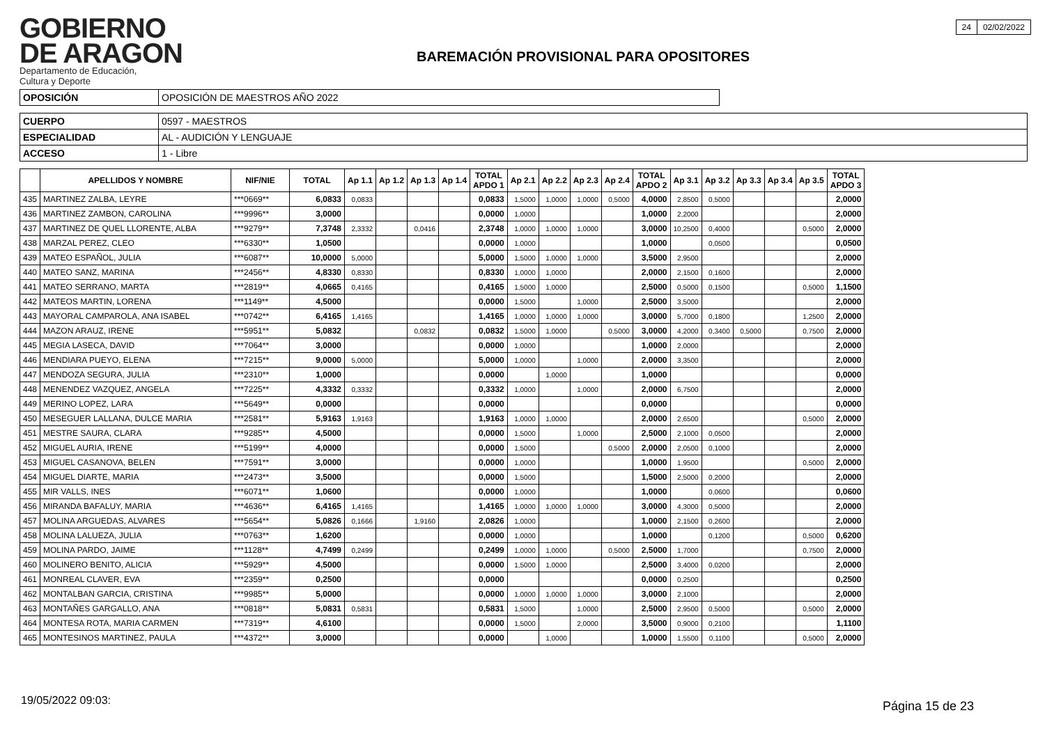GOBIERNO
DE ARAGON
Departamento de Educación,
Cultura y Deporte
BAREMACIÓN PROVISIONAL PARA OPOSITORES
| 24 | 02/02/2022 |
| OPOSICIÓN | OPOSICIÓN DE MAESTROS AÑO 2022 |
| CUERPO | 0597 - MAESTROS |
| ESPECIALIDAD | AL - AUDICIÓN Y LENGUAJE |
| ACCESO | 1 - Libre |
| | APELLIDOS Y NOMBRE | NIF/NIE | TOTAL | Ap 1.1 | Ap 1.2 | Ap 1.3 | Ap 1.4 | TOTAL APDO 1 | Ap 2.1 | Ap 2.2 | Ap 2.3 | Ap 2.4 | TOTAL APDO 2 | Ap 3.1 | Ap 3.2 | Ap 3.3 | Ap 3.4 | Ap 3.5 | TOTAL APDO 3 |
| --- | --- | --- | --- | --- | --- | --- | --- | --- | --- | --- | --- | --- | --- | --- | --- | --- | --- | --- | --- |
| 435 | MARTINEZ ZALBA, LEYRE | ***0669** | 6,0833 | 0,0833 | | | | 0,0833 | 1,5000 | 1,0000 | 1,0000 | 0,5000 | 4,0000 | 2,8500 | 0,5000 | | | | 2,0000 |
| 436 | MARTINEZ ZAMBON, CAROLINA | ***9996** | 3,0000 | | | | | 0,0000 | 1,0000 | | | | 1,0000 | 2,2000 | | | | | 2,0000 |
| 437 | MARTINEZ DE QUEL LLORENTE, ALBA | ***9279** | 7,3748 | 2,3332 | | 0,0416 | | 2,3748 | 1,0000 | 1,0000 | 1,0000 | | 3,0000 | 10,2500 | 0,4000 | | | 0,5000 | 2,0000 |
| 438 | MARZAL PEREZ, CLEO | ***6330** | 1,0500 | | | | | 0,0000 | 1,0000 | | | | 1,0000 | | 0,0500 | | | | 0,0500 |
| 439 | MATEO ESPAÑOL, JULIA | ***6087** | 10,0000 | 5,0000 | | | | 5,0000 | 1,5000 | 1,0000 | 1,0000 | | 3,5000 | 2,9500 | | | | | 2,0000 |
| 440 | MATEO SANZ, MARINA | ***2456** | 4,8330 | 0,8330 | | | | 0,8330 | 1,0000 | 1,0000 | | | 2,0000 | 2,1500 | 0,1600 | | | | 2,0000 |
| 441 | MATEO SERRANO, MARTA | ***2819** | 4,0665 | 0,4165 | | | | 0,4165 | 1,5000 | 1,0000 | | | 2,5000 | 0,5000 | 0,1500 | | | 0,5000 | 1,1500 |
| 442 | MATEOS MARTIN, LORENA | ***1149** | 4,5000 | | | | | 0,0000 | 1,5000 | | 1,0000 | | 2,5000 | 3,5000 | | | | | 2,0000 |
| 443 | MAYORAL CAMPAROLA, ANA ISABEL | ***0742** | 6,4165 | 1,4165 | | | | 1,4165 | 1,0000 | 1,0000 | 1,0000 | | 3,0000 | 5,7000 | 0,1800 | | | 1,2500 | 2,0000 |
| 444 | MAZON ARAUZ, IRENE | ***5951** | 5,0832 | | | 0,0832 | | 0,0832 | 1,5000 | 1,0000 | | 0,5000 | 3,0000 | 4,2000 | 0,3400 | 0,5000 | | 0,7500 | 2,0000 |
| 445 | MEGIA LASECA, DAVID | ***7064** | 3,0000 | | | | | 0,0000 | 1,0000 | | | | 1,0000 | 2,0000 | | | | | 2,0000 |
| 446 | MENDIARA PUEYO, ELENA | ***7215** | 9,0000 | 5,0000 | | | | 5,0000 | 1,0000 | | 1,0000 | | 2,0000 | 3,3500 | | | | | 2,0000 |
| 447 | MENDOZA SEGURA, JULIA | ***2310** | 1,0000 | | | | | 0,0000 | | 1,0000 | | | 1,0000 | | | | | | 0,0000 |
| 448 | MENENDEZ VAZQUEZ, ANGELA | ***7225** | 4,3332 | 0,3332 | | | | 0,3332 | 1,0000 | | 1,0000 | | 2,0000 | 6,7500 | | | | | 2,0000 |
| 449 | MERINO LOPEZ, LARA | ***5649** | 0,0000 | | | | | 0,0000 | | | | | 0,0000 | | | | | | 0,0000 |
| 450 | MESEGUER LALLANA, DULCE MARIA | ***2581** | 5,9163 | 1,9163 | | | | 1,9163 | 1,0000 | 1,0000 | | | 2,0000 | 2,6500 | | | | 0,5000 | 2,0000 |
| 451 | MESTRE SAURA, CLARA | ***9285** | 4,5000 | | | | | 0,0000 | 1,5000 | | 1,0000 | | 2,5000 | 2,1000 | 0,0500 | | | | 2,0000 |
| 452 | MIGUEL AURIA, IRENE | ***5199** | 4,0000 | | | | | 0,0000 | 1,5000 | | | 0,5000 | 2,0000 | 2,0500 | 0,1000 | | | | 2,0000 |
| 453 | MIGUEL CASANOVA, BELEN | ***7591** | 3,0000 | | | | | 0,0000 | 1,0000 | | | | 1,0000 | 1,9500 | | | | 0,5000 | 2,0000 |
| 454 | MIGUEL DIARTE, MARIA | ***2473** | 3,5000 | | | | | 0,0000 | 1,5000 | | | | 1,5000 | 2,5000 | 0,2000 | | | | 2,0000 |
| 455 | MIR VALLS, INES | ***6071** | 1,0600 | | | | | 0,0000 | 1,0000 | | | | 1,0000 | | 0,0600 | | | | 0,0600 |
| 456 | MIRANDA BAFALUY, MARIA | ***4636** | 6,4165 | 1,4165 | | | | 1,4165 | 1,0000 | 1,0000 | 1,0000 | | 3,0000 | 4,3000 | 0,5000 | | | | 2,0000 |
| 457 | MOLINA ARGUEDAS, ALVARES | ***5654** | 5,0826 | 0,1666 | | 1,9160 | | 2,0826 | 1,0000 | | | | 1,0000 | 2,1500 | 0,2600 | | | | 2,0000 |
| 458 | MOLINA LALUEZA, JULIA | ***0763** | 1,6200 | | | | | 0,0000 | 1,0000 | | | | 1,0000 | | 0,1200 | | | 0,5000 | 0,6200 |
| 459 | MOLINA PARDO, JAIME | ***1128** | 4,7499 | 0,2499 | | | | 0,2499 | 1,0000 | 1,0000 | | 0,5000 | 2,5000 | 1,7000 | | | | 0,7500 | 2,0000 |
| 460 | MOLINERO BENITO, ALICIA | ***5929** | 4,5000 | | | | | 0,0000 | 1,5000 | 1,0000 | | | 2,5000 | 3,4000 | 0,0200 | | | | 2,0000 |
| 461 | MONREAL CLAVER, EVA | ***2359** | 0,2500 | | | | | 0,0000 | | | | | 0,0000 | 0,2500 | | | | | 0,2500 |
| 462 | MONTALBAN GARCIA, CRISTINA | ***9985** | 5,0000 | | | | | 0,0000 | 1,0000 | 1,0000 | 1,0000 | | 3,0000 | 2,1000 | | | | | 2,0000 |
| 463 | MONTAÑES GARGALLO, ANA | ***0818** | 5,0831 | 0,5831 | | | | 0,5831 | 1,5000 | | 1,0000 | | 2,5000 | 2,9500 | 0,5000 | | | 0,5000 | 2,0000 |
| 464 | MONTESA ROTA, MARIA CARMEN | ***7319** | 4,6100 | | | | | 0,0000 | 1,5000 | | 2,0000 | | 3,5000 | 0,9000 | 0,2100 | | | | 1,1100 |
| 465 | MONTESINOS MARTINEZ, PAULA | ***4372** | 3,0000 | | | | | 0,0000 | | 1,0000 | | | 1,0000 | 1,5500 | 0,1100 | | | 0,5000 | 2,0000 |
19/05/2022 09:03: Página 15 de 23